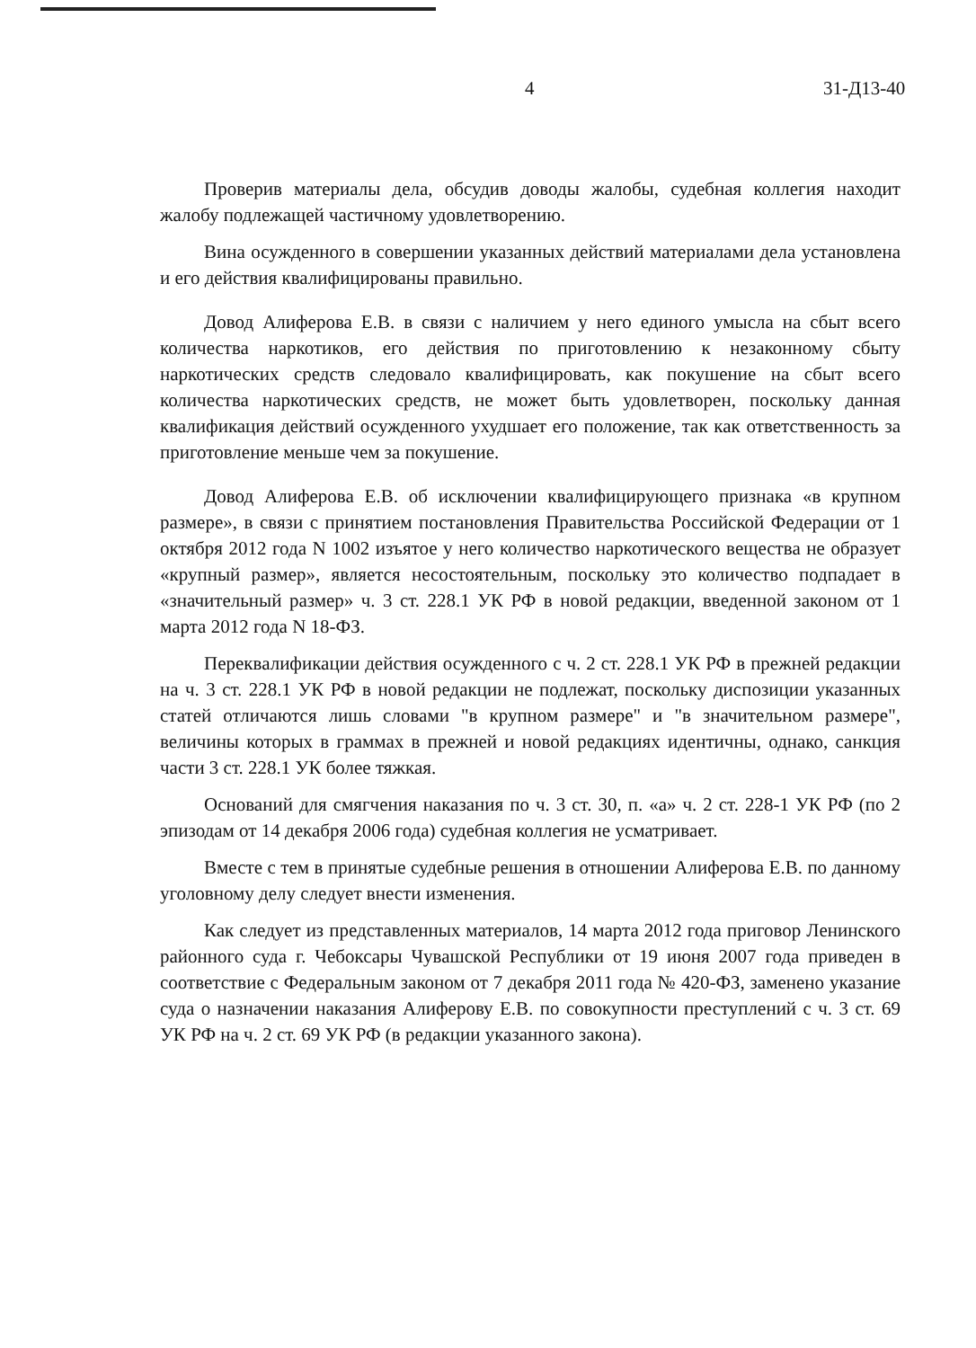4 31-Д13-40
Проверив материалы дела, обсудив доводы жалобы, судебная коллегия находит жалобу подлежащей частичному удовлетворению.
Вина осужденного в совершении указанных действий материалами дела установлена и его действия квалифицированы правильно.
Довод Алиферова Е.В. в связи с наличием у него единого умысла на сбыт всего количества наркотиков, его действия по приготовлению к незаконному сбыту наркотических средств следовало квалифицировать, как покушение на сбыт всего количества наркотических средств, не может быть удовлетворен, поскольку данная квалификация действий осужденного ухудшает его положение, так как ответственность за приготовление меньше чем за покушение.
Довод Алиферова Е.В. об исключении квалифицирующего признака «в крупном размере», в связи с принятием постановления Правительства Российской Федерации от 1 октября 2012 года N 1002 изъятое у него количество наркотического вещества не образует «крупный размер», является несостоятельным, поскольку это количество подпадает в «значительный размер» ч. 3 ст. 228.1 УК РФ в новой редакции, введенной законом от 1 марта 2012 года N 18-ФЗ.
Переквалификации действия осужденного с ч. 2 ст. 228.1 УК РФ в прежней редакции на ч. 3 ст. 228.1 УК РФ в новой редакции не подлежат, поскольку диспозиции указанных статей отличаются лишь словами "в крупном размере" и "в значительном размере", величины которых в граммах в прежней и новой редакциях идентичны, однако, санкция части 3 ст. 228.1 УК более тяжкая.
Оснований для смягчения наказания по ч. 3 ст. 30, п. «а» ч. 2 ст. 228-1 УК РФ (по 2 эпизодам от 14 декабря 2006 года) судебная коллегия не усматривает.
Вместе с тем в принятые судебные решения в отношении Алиферова Е.В. по данному уголовному делу следует внести изменения.
Как следует из представленных материалов, 14 марта 2012 года приговор Ленинского районного суда г. Чебоксары Чувашской Республики от 19 июня 2007 года приведен в соответствие с Федеральным законом от 7 декабря 2011 года № 420-ФЗ, заменено указание суда о назначении наказания Алиферову Е.В. по совокупности преступлений с ч. 3 ст. 69 УК РФ на ч. 2 ст. 69 УК РФ (в редакции указанного закона).